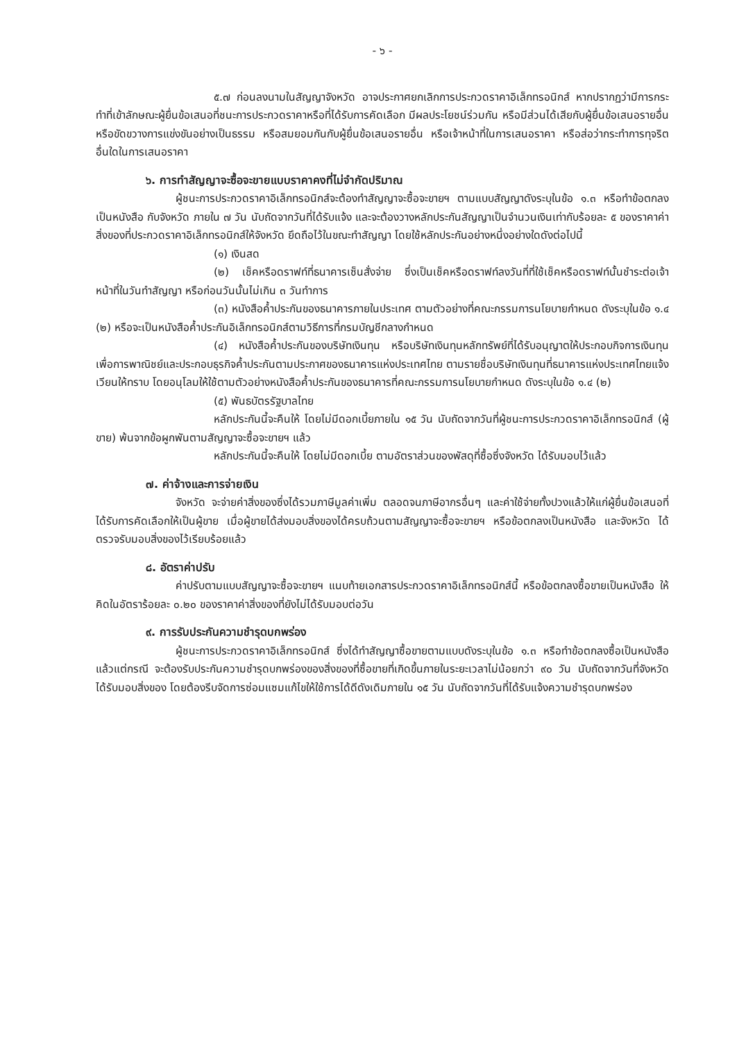- ๖ -
๕.๗ ก่อนลงนามในสัญญาจังหวัด อาจประกาศยกเลิกการประกวดราคาอิเล็กทรอนิกส์ หากปรากฏว่ามีการกระทำที่เข้าลักษณะผู้ยื่นข้อเสนอที่ชนะการประกวดราคาหรือที่ได้รับการคัดเลือก มีผลประโยชน์ร่วมกัน หรือมีส่วนได้เสียกับผู้ยื่นข้อเสนอรายอื่น หรือขัดขวางการแข่งขันอย่างเป็นธรรม หรือสมยอมกันกับผู้ยื่นข้อเสนอรายอื่น หรือเจ้าหน้าที่ในการเสนอราคา หรือส่อว่ากระทำการทุจริตอื่นใดในการเสนอราคา
๖. การทำสัญญาจะซื้อจะขายแบบราคาคงที่ไม่จำกัดปริมาณ
ผู้ชนะการประกวดราคาอิเล็กทรอนิกส์จะต้องทำสัญญาจะซื้อจะขายฯ ตามแบบสัญญาดังระบุในข้อ ๑.๓ หรือทำข้อตกลงเป็นหนังสือ กับจังหวัด ภายใน ๗ วัน นับถัดจากวันที่ได้รับแจ้ง และจะต้องวางหลักประกันสัญญาเป็นจำนวนเงินเท่ากับร้อยละ ๕ ของราคาค่าสิ่งของที่ประกวดราคาอิเล็กทรอนิกส์ให้จังหวัด ยึดถือไว้ในขณะทำสัญญา โดยใช้หลักประกันอย่างหนึ่งอย่างใดดังต่อไปนี้
(๑) เงินสด
(๒) เช็คหรือดราฟท์ที่ธนาคารเซ็นสั่งจ่าย ซึ่งเป็นเช็คหรือดราฟท์ลงวันที่ที่ใช้เช็คหรือดราฟท์นั้นชำระต่อเจ้าหน้าที่ในวันทำสัญญา หรือก่อนวันนั้นไม่เกิน ๓ วันทำการ
(๓) หนังสือค้ำประกันของธนาคารภายในประเทศ ตามตัวอย่างที่คณะกรรมการนโยบายกำหนด ดังระบุในข้อ ๑.๔ (๒) หรือจะเป็นหนังสือค้ำประกันอิเล็กทรอนิกส์ตามวิธีการที่กรมบัญชีกลางกำหนด
(๔) หนังสือค้ำประกันของบริษัทเงินทุน หรือบริษัทเงินทุนหลักทรัพย์ที่ได้รับอนุญาตให้ประกอบกิจการเงินทุนเพื่อการพาณิชย์และประกอบธุรกิจค้ำประกันตามประกาศของธนาคารแห่งประเทศไทย ตามรายชื่อบริษัทเงินทุนที่ธนาคารแห่งประเทศไทยแจ้งเวียนให้ทราบ โดยอนุโลมให้ใช้ตามตัวอย่างหนังสือค้ำประกันของธนาคารที่คณะกรรมการนโยบายกำหนด ดังระบุในข้อ ๑.๔ (๒)
(๕) พันธบัตรรัฐบาลไทย
หลักประกันนี้จะคืนให้ โดยไม่มีดอกเบี้ยภายใน ๑๕ วัน นับถัดจากวันที่ผู้ชนะการประกวดราคาอิเล็กทรอนิกส์ (ผู้ขาย) พ้นจากข้อผูกพันตามสัญญาจะซื้อจะขายฯ แล้ว
หลักประกันนี้จะคืนให้ โดยไม่มีดอกเบี้ย ตามอัตราส่วนของพัสดุที่ซื้อซึ่งจังหวัด ได้รับมอบไว้แล้ว
๗. ค่าจ้างและการจ่ายเงิน
จังหวัด จะจ่ายค่าสิ่งของซึ่งได้รวมภาษีมูลค่าเพิ่ม ตลอดจนภาษีอากรอื่นๆ และค่าใช้จ่ายทั้งปวงแล้วให้แก่ผู้ยื่นข้อเสนอที่ได้รับการคัดเลือกให้เป็นผู้ขาย เมื่อผู้ขายได้ส่งมอบสิ่งของได้ครบถ้วนตามสัญญาจะซื้อจะขายฯ หรือข้อตกลงเป็นหนังสือ และจังหวัด ได้ตรวจรับมอบสิ่งของไว้เรียบร้อยแล้ว
๘. อัตราค่าปรับ
ค่าปรับตามแบบสัญญาจะซื้อจะขายฯ แนบท้ายเอกสารประกวดราคาอิเล็กทรอนิกส์นี้ หรือข้อตกลงซื้อขายเป็นหนังสือ ให้คิดในอัตราร้อยละ ๐.๒๐ ของราคาค่าสิ่งของที่ยังไม่ได้รับมอบต่อวัน
๙. การรับประกันความชำรุดบกพร่อง
ผู้ชนะการประกวดราคาอิเล็กทรอนิกส์ ซึ่งได้ทำสัญญาซื้อขายตามแบบดังระบุในข้อ ๑.๓ หรือทำข้อตกลงซื้อเป็นหนังสือ แล้วแต่กรณี จะต้องรับประกันความชำรุดบกพร่องของสิ่งของที่ซื้อขายที่เกิดขึ้นภายในระยะเวลาไม่น้อยกว่า ๙๐ วัน นับถัดจากวันที่จังหวัด ได้รับมอบสิ่งของ โดยต้องรีบจัดการซ่อมแซมแก้ไขให้ใช้การได้ดีดังเดิมภายใน ๑๕ วัน นับถัดจากวันที่ได้รับแจ้งความชำรุดบกพร่อง